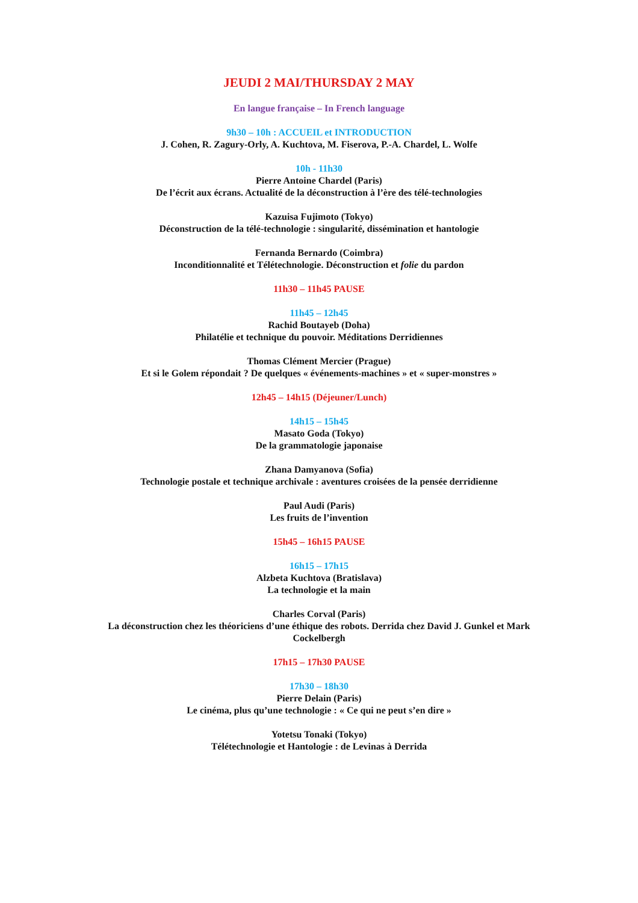JEUDI 2 MAI/THURSDAY 2 MAY
En langue française – In French language
9h30 – 10h : ACCUEIL et INTRODUCTION
J. Cohen, R. Zagury-Orly, A. Kuchtova, M. Fiserova, P.-A. Chardel, L. Wolfe
10h - 11h30
Pierre Antoine Chardel (Paris)
De l’écrit aux écrans. Actualité de la déconstruction à l’ère des télé-technologies
Kazuisa Fujimoto (Tokyo)
Déconstruction de la télé-technologie : singularité, dissémination et hantologie
Fernanda Bernardo (Coimbra)
Inconditionnalité et Télétechnologie. Déconstruction et folie du pardon
11h30 – 11h45 PAUSE
11h45 – 12h45
Rachid Boutayeb (Doha)
Philatélie et technique du pouvoir. Méditations Derridiennes
Thomas Clément Mercier (Prague)
Et si le Golem répondait ? De quelques « événements-machines » et « super-monstres »
12h45 – 14h15 (Déjeuner/Lunch)
14h15 – 15h45
Masato Goda (Tokyo)
De la grammatologie japonaise
Zhana Damyanova (Sofia)
Technologie postale et technique archivale : aventures croisées de la pensée derridienne
Paul Audi (Paris)
Les fruits de l’invention
15h45 – 16h15 PAUSE
16h15 – 17h15
Alzbeta Kuchtova (Bratislava)
La technologie et la main
Charles Corval (Paris)
La déconstruction chez les théoriciens d’une éthique des robots. Derrida chez David J. Gunkel et Mark Cockelbergh
17h15 – 17h30 PAUSE
17h30 – 18h30
Pierre Delain (Paris)
Le cinéma, plus qu’une technologie : « Ce qui ne peut s’en dire »
Yotetsu Tonaki (Tokyo)
Télétechnologie et Hantologie : de Levinas à Derrida